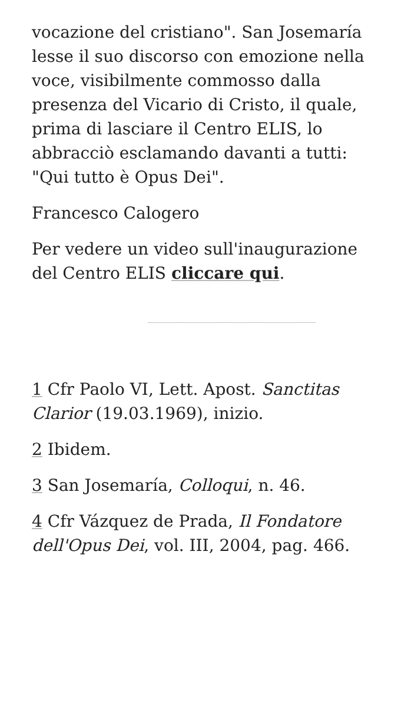vocazione del cristiano". San Josemaría lesse il suo discorso con emozione nella voce, visibilmente commosso dalla presenza del Vicario di Cristo, il quale, prima di lasciare il Centro ELIS, lo abbracciò esclamando davanti a tutti: "Qui tutto è Opus Dei".
Francesco Calogero
Per vedere un video sull'inaugurazione del Centro ELIS cliccare qui.
1 Cfr Paolo VI, Lett. Apost. Sanctitas Clarior (19.03.1969), inizio.
2 Ibidem.
3 San Josemaría, Colloqui, n. 46.
4 Cfr Vázquez de Prada, Il Fondatore dell'Opus Dei, vol. III, 2004, pag. 466.